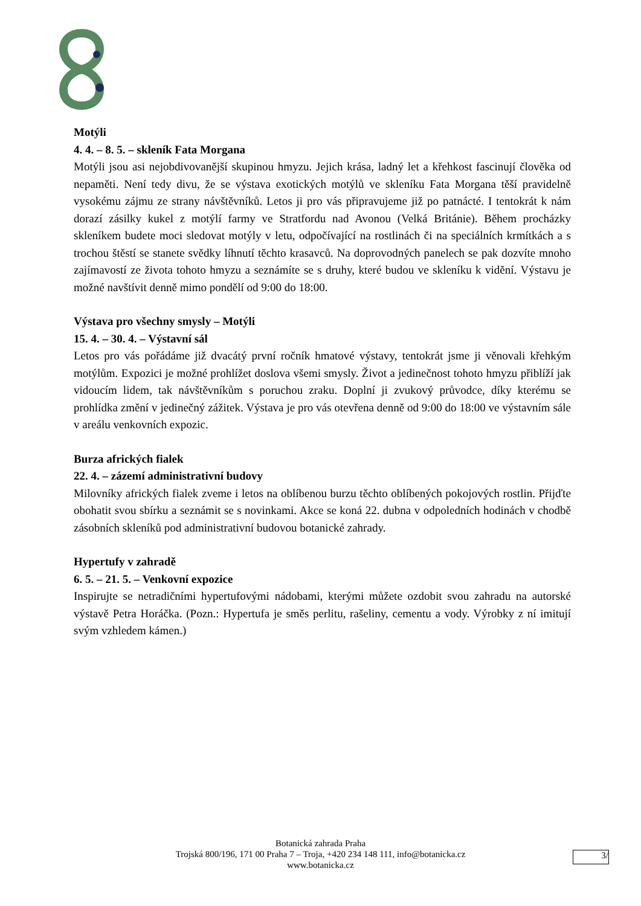Motýli
4. 4. – 8. 5. – skleník Fata Morgana
Motýli jsou asi nejobdivovanější skupinou hmyzu. Jejich krása, ladný let a křehkost fascinují člověka od nepaměti. Není tedy divu, že se výstava exotických motýlů ve skleníku Fata Morgana těší pravidelně vysokému zájmu ze strany návštěvníků. Letos ji pro vás připravujeme již po patnácté. I tentokrát k nám dorazí zásilky kukel z motýlí farmy ve Stratfordu nad Avonou (Velká Británie). Během procházky skleníkem budete moci sledovat motýly v letu, odpočívající na rostlinách či na speciálních krmítkách a s trochou štěstí se stanete svědky líhnutí těchto krasavců. Na doprovodných panelech se pak dozvíte mnoho zajímavostí ze života tohoto hmyzu a seznámíte se s druhy, které budou ve skleníku k vidění. Výstavu je možné navštívit denně mimo pondělí od 9:00 do 18:00.
Výstava pro všechny smysly – Motýli
15. 4. – 30. 4. – Výstavní sál
Letos pro vás pořádáme již dvacátý první ročník hmatové výstavy, tentokrát jsme ji věnovali křehkým motýlům. Expozici je možné prohlížet doslova všemi smysly. Život a jedinečnost tohoto hmyzu přiblíží jak vidoucím lidem, tak návštěvníkům s poruchou zraku. Doplní ji zvukový průvodce, díky kterému se prohlídka změní v jedinečný zážitek. Výstava je pro vás otevřena denně od 9:00 do 18:00 ve výstavním sále v areálu venkovních expozic.
Burza afrických fialek
22. 4. – zázemí administrativní budovy
Milovníky afrických fialek zveme i letos na oblíbenou burzu těchto oblíbených pokojových rostlin. Přijďte obohatit svou sbírku a seznámit se s novinkami. Akce se koná 22. dubna v odpoledních hodinách v chodbě zásobních skleníků pod administrativní budovou botanické zahrady.
Hypertufy v zahradě
6. 5. – 21. 5. – Venkovní expozice
Inspirujte se netradičními hypertufovými nádobami, kterými můžete ozdobit svou zahradu na autorské výstavě Petra Horáčka. (Pozn.: Hypertufa je směs perlitu, rašeliny, cementu a vody. Výrobky z ní imitují svým vzhledem kámen.)
Botanická zahrada Praha
Trojská 800/196, 171 00 Praha 7 – Troja, +420 234 148 111, info@botanicka.cz
www.botanicka.cz
3/